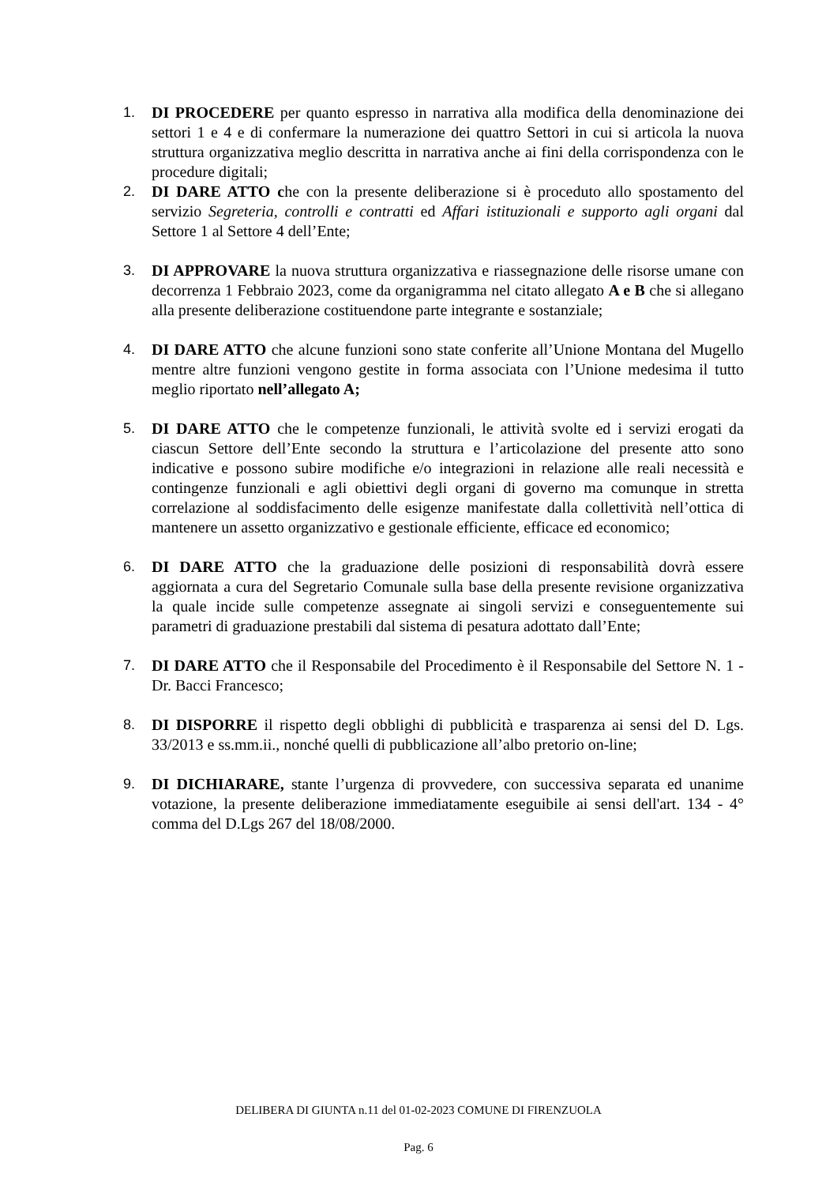1. DI PROCEDERE per quanto espresso in narrativa alla modifica della denominazione dei settori 1 e 4 e di confermare la numerazione dei quattro Settori in cui si articola la nuova struttura organizzativa meglio descritta in narrativa anche ai fini della corrispondenza con le procedure digitali;
2. DI DARE ATTO che con la presente deliberazione si è proceduto allo spostamento del servizio Segreteria, controlli e contratti ed Affari istituzionali e supporto agli organi dal Settore 1 al Settore 4 dell’Ente;
3. DI APPROVARE la nuova struttura organizzativa e riassegnazione delle risorse umane con decorrenza 1 Febbraio 2023, come da organigramma nel citato allegato A e B che si allegano alla presente deliberazione costituendone parte integrante e sostanziale;
4. DI DARE ATTO che alcune funzioni sono state conferite all’Unione Montana del Mugello mentre altre funzioni vengono gestite in forma associata con l’Unione medesima il tutto meglio riportato nell’allegato A;
5. DI DARE ATTO che le competenze funzionali, le attività svolte ed i servizi erogati da ciascun Settore dell’Ente secondo la struttura e l’articolazione del presente atto sono indicative e possono subire modifiche e/o integrazioni in relazione alle reali necessità e contingenze funzionali e agli obiettivi degli organi di governo ma comunque in stretta correlazione al soddisfacimento delle esigenze manifestate dalla collettività nell’ottica di mantenere un assetto organizzativo e gestionale efficiente, efficace ed economico;
6. DI DARE ATTO che la graduazione delle posizioni di responsabilità dovrà essere aggiornata a cura del Segretario Comunale sulla base della presente revisione organizzativa la quale incide sulle competenze assegnate ai singoli servizi e conseguentemente sui parametri di graduazione prestabili dal sistema di pesatura adottato dall’Ente;
7. DI DARE ATTO che il Responsabile del Procedimento è il Responsabile del Settore N. 1 - Dr. Bacci Francesco;
8. DI DISPORRE il rispetto degli obblighi di pubblicità e trasparenza ai sensi del D. Lgs. 33/2013 e ss.mm.ii., nonché quelli di pubblicazione all’albo pretorio on-line;
9. DI DICHIARARE, stante l’urgenza di provvedere, con successiva separata ed unanime votazione, la presente deliberazione immediatamente eseguibile ai sensi dell'art. 134 - 4° comma del D.Lgs 267 del 18/08/2000.
DELIBERA DI GIUNTA n.11 del 01-02-2023 COMUNE DI FIRENZUOLA
Pag. 6